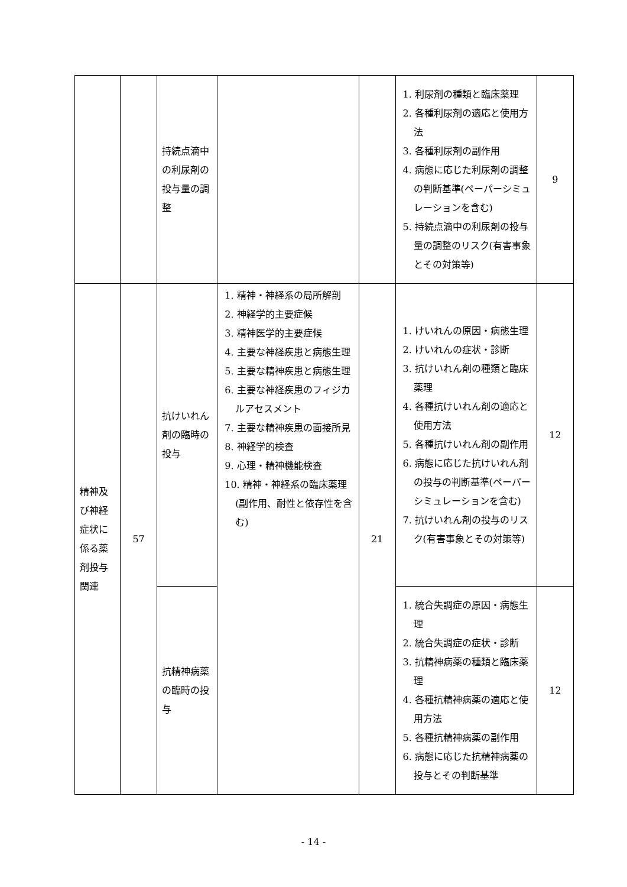| | | 持続点滴中の利尿剤の投与量の調整 | | | 1. 利尿剤の種類と臨床薬理 2. 各種利尿剤の適応と使用方法 3. 各種利尿剤の副作用 4. 病態に応じた利尿剤の調整の判断基準(ペーパーシミュレーションを含む) 5. 持続点滴中の利尿剤の投与量の調整のリスク(有害事象とその対策等) | 9 |
| 精神及び神経症状に係る薬剤投与関連 | 57 | 抗けいれん剤の臨時の投与 | 1. 精神・神経系の局所解剖 2. 神経学的主要症候 3. 精神医学的主要症候 4. 主要な神経疾患と病態生理 5. 主要な精神疾患と病態生理 6. 主要な神経疾患のフィジカルアセスメント 7. 主要な精神疾患の面接所見 8. 神経学的検査 9. 心理・精神機能検査 10. 精神・神経系の臨床薬理(副作用、耐性と依存性を含む) | 21 | 1. けいれんの原因・病態生理 2. けいれんの症状・診断 3. 抗けいれん剤の種類と臨床薬理 4. 各種抗けいれん剤の適応と使用方法 5. 各種抗けいれん剤の副作用 6. 病態に応じた抗けいれん剤の投与の判断基準(ペーパーシミュレーションを含む) 7. 抗けいれん剤の投与のリスク(有害事象とその対策等) | 12 |
| | | 抗精神病薬の臨時の投与 | | | 1. 統合失調症の原因・病態生理 2. 統合失調症の症状・診断 3. 抗精神病薬の種類と臨床薬理 4. 各種抗精神病薬の適応と使用方法 5. 各種抗精神病薬の副作用 6. 病態に応じた抗精神病薬の投与とその判断基準 | 12 |
- 14 -